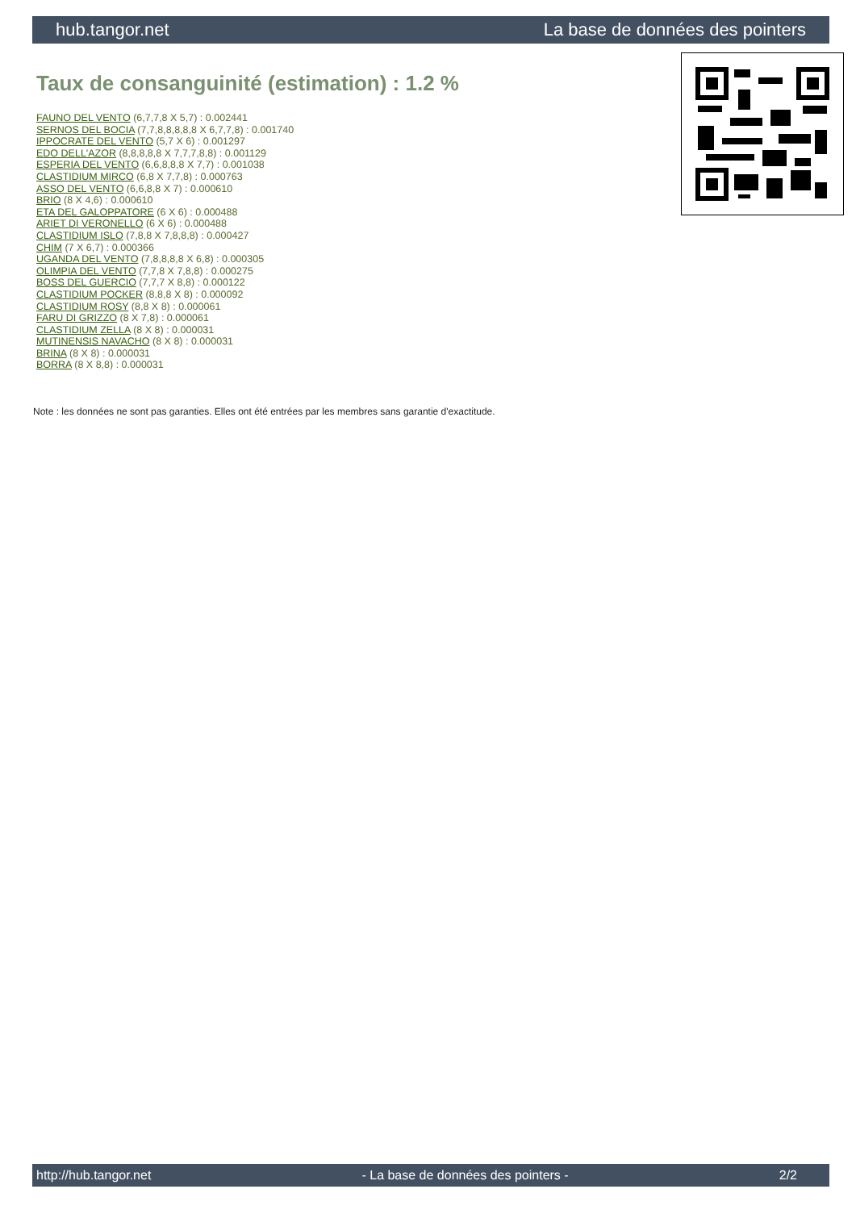hub.tangor.net La base de données des pointers
Taux de consanguinité (estimation) : 1.2 %
FAUNO DEL VENTO (6,7,7,8 X 5,7) : 0.002441
SERNOS DEL BOCIA (7,7,8,8,8,8,8 X 6,7,7,8) : 0.001740
IPPOCRATE DEL VENTO (5,7 X 6) : 0.001297
EDO DELL'AZOR (8,8,8,8,8 X 7,7,7,8,8) : 0.001129
ESPERIA DEL VENTO (6,6,8,8,8 X 7,7) : 0.001038
CLASTIDIUM MIRCO (6,8 X 7,7,8) : 0.000763
ASSO DEL VENTO (6,6,8,8 X 7) : 0.000610
BRIO (8 X 4,6) : 0.000610
ETA DEL GALOPPATORE (6 X 6) : 0.000488
ARIET DI VERONELLO (6 X 6) : 0.000488
CLASTIDIUM ISLO (7,8,8 X 7,8,8,8) : 0.000427
CHIM (7 X 6,7) : 0.000366
UGANDA DEL VENTO (7,8,8,8,8 X 6,8) : 0.000305
OLIMPIA DEL VENTO (7,7,8 X 7,8,8) : 0.000275
BOSS DEL GUERCIO (7,7,7 X 8,8) : 0.000122
CLASTIDIUM POCKER (8,8,8 X 8) : 0.000092
CLASTIDIUM ROSY (8,8 X 8) : 0.000061
FARU DI GRIZZO (8 X 7,8) : 0.000061
CLASTIDIUM ZELLA (8 X 8) : 0.000031
MUTINENSIS NAVACHO (8 X 8) : 0.000031
BRINA (8 X 8) : 0.000031
BORRA (8 X 8,8) : 0.000031
Note : les données ne sont pas garanties. Elles ont été entrées par les membres sans garantie d'exactitude.
http://hub.tangor.net - La base de données des pointers - 2/2